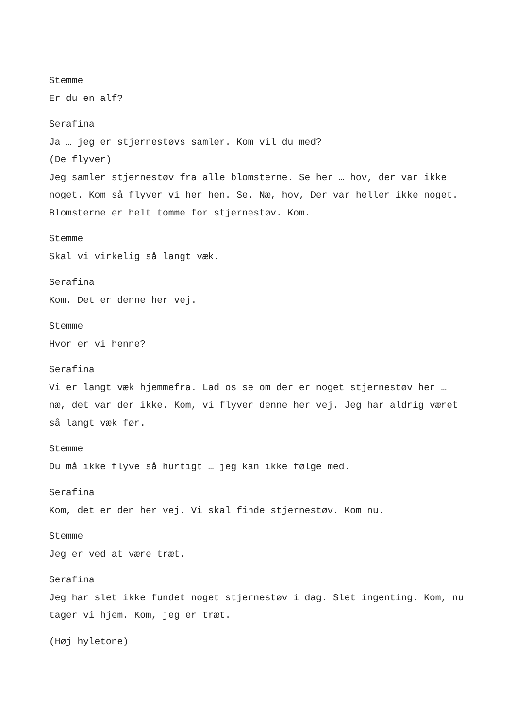Stemme
Er du en alf?
Serafina
Ja … jeg er stjernestøvs samler. Kom vil du med?
(De flyver)
Jeg samler stjernestøv fra alle blomsterne. Se her … hov, der var ikke noget. Kom så flyver vi her hen. Se. Næ, hov, Der var heller ikke noget. Blomsterne er helt tomme for stjernestøv. Kom.
Stemme
Skal vi virkelig så langt væk.
Serafina
Kom. Det er denne her vej.
Stemme
Hvor er vi henne?
Serafina
Vi er langt væk hjemmefra. Lad os se om der er noget stjernestøv her … næ, det var der ikke. Kom, vi flyver denne her vej. Jeg har aldrig været så langt væk før.
Stemme
Du må ikke flyve så hurtigt … jeg kan ikke følge med.
Serafina
Kom, det er den her vej. Vi skal finde stjernestøv. Kom nu.
Stemme
Jeg er ved at være træt.
Serafina
Jeg har slet ikke fundet noget stjernestøv i dag. Slet ingenting. Kom, nu tager vi hjem. Kom, jeg er træt.
(Høj hyletone)